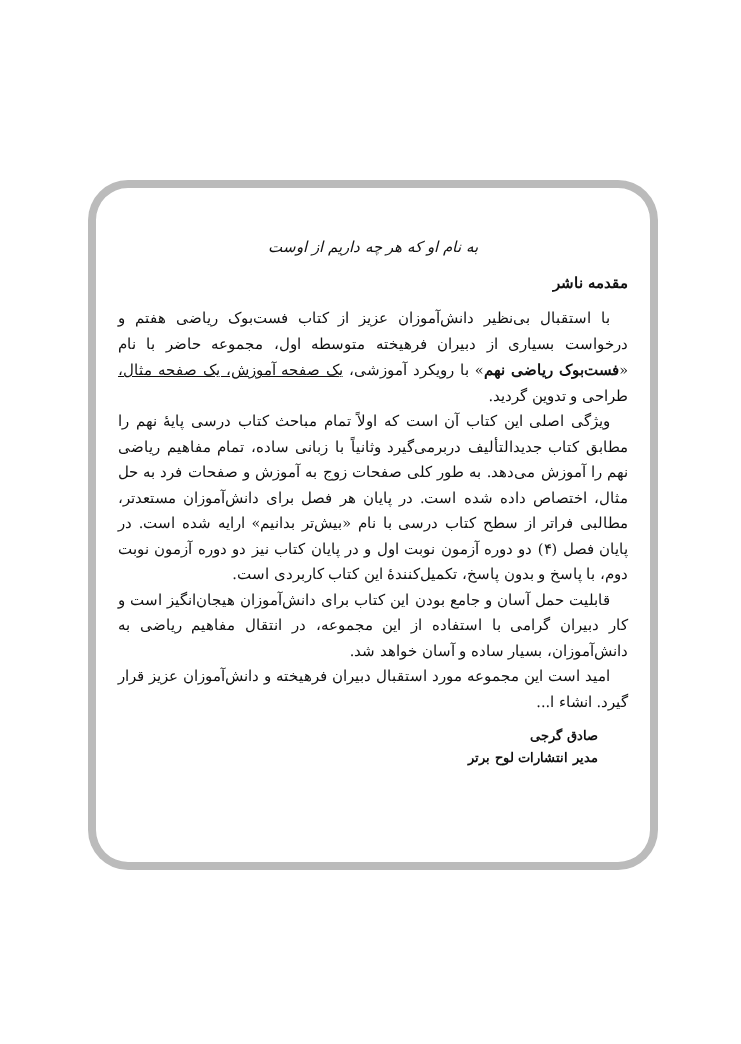به نام او که هر چه داریم از اوست
مقدمه ناشر
با استقبال بی‌نظیر دانش‌آموزان عزیز از کتاب فست‌بوک ریاضی هفتم و درخواست بسیاری از دبیران فرهیخته متوسطه اول، مجموعه حاضر با نام «فست‌بوک ریاضی نهم» با رویکرد آموزشی، یک صفحه آموزش، یک صفحه مثال، طراحی و تدوین گردید.
ویژگی اصلی این کتاب آن است که اولاً تمام مباحث کتاب درسی پایهٔ نهم را مطابق کتاب جدیدالتألیف دربرمی‌گیرد وثانیاً با زبانی ساده، تمام مفاهیم ریاضی نهم را آموزش می‌دهد. به طور کلی صفحات زوج به آموزش و صفحات فرد به حل مثال، اختصاص داده شده است. در پایان هر فصل برای دانش‌آموزان مستعدتر، مطالبی فراتر از سطح کتاب درسی با نام «بیش‌تر بدانیم» ارایه شده است. در پایان فصل (۴) دو دوره آزمون نوبت اول و در پایان کتاب نیز دو دوره آزمون نوبت دوم، با پاسخ و بدون پاسخ، تکمیل‌کنندهٔ این کتاب کاربردی است.
قابلیت حمل آسان و جامع بودن این کتاب برای دانش‌آموزان هیجان‌انگیز است و کار دبیران گرامی با استفاده از این مجموعه، در انتقال مفاهیم ریاضی به دانش‌آموزان، بسیار ساده و آسان خواهد شد.
امید است این مجموعه مورد استقبال دبیران فرهیخته و دانش‌آموزان عزیز قرار گیرد. انشاء ا...
صادق گرجی
مدیر انتشارات لوح برتر